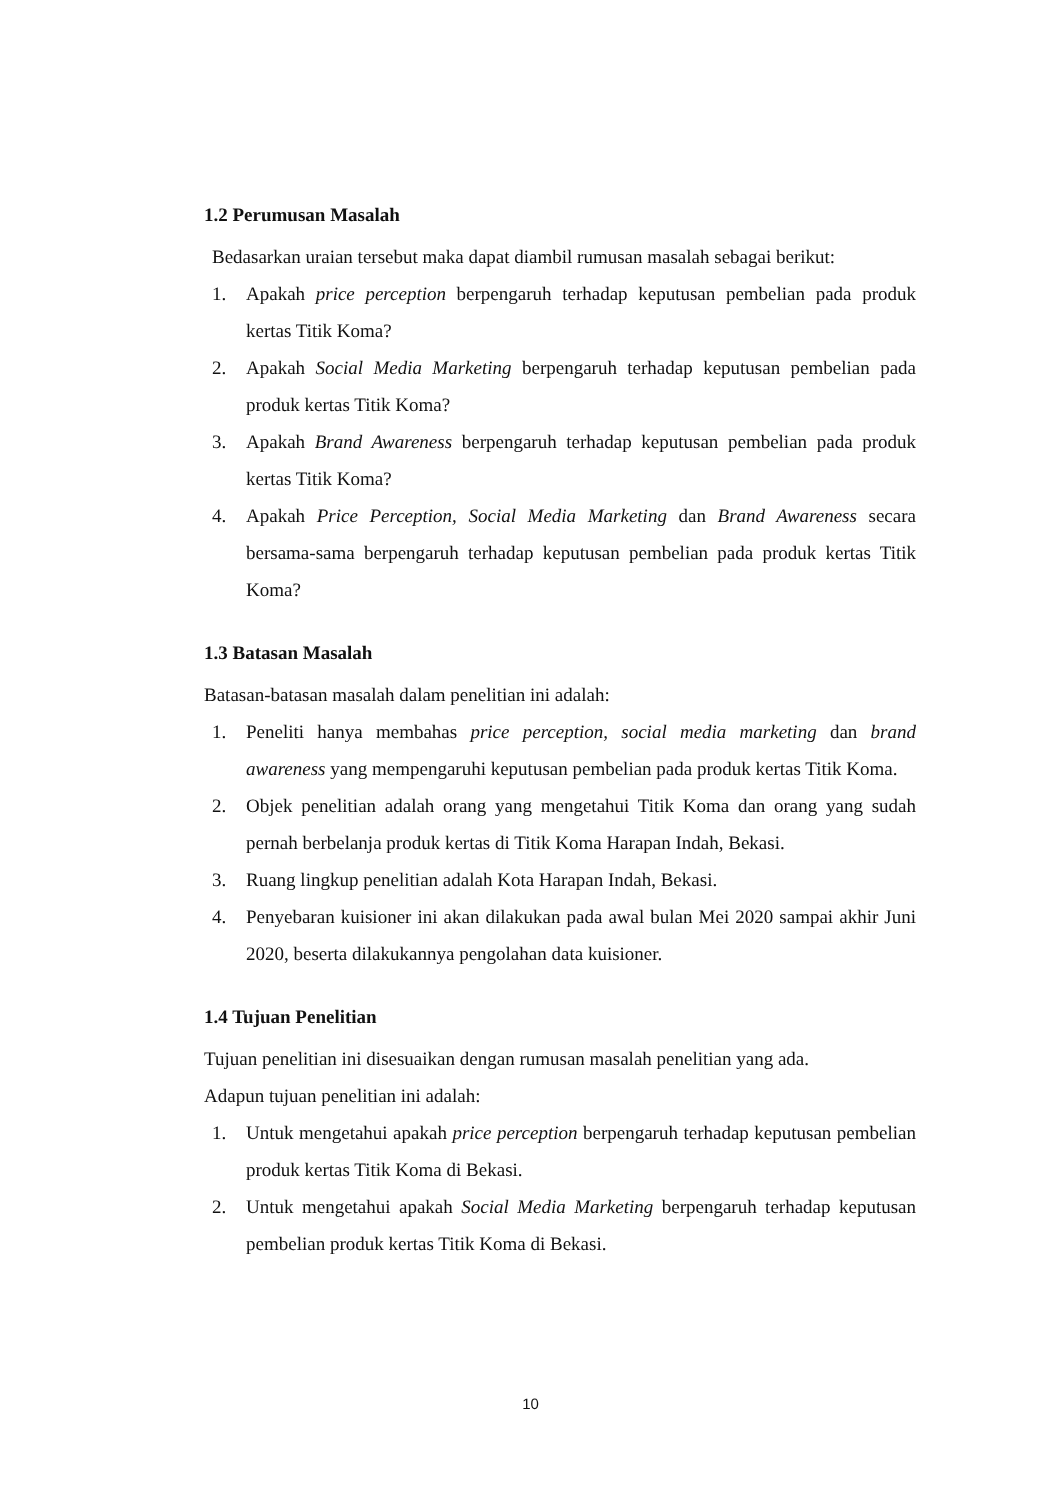1.2 Perumusan Masalah
Bedasarkan uraian tersebut maka dapat diambil rumusan masalah sebagai berikut:
1. Apakah price perception berpengaruh terhadap keputusan pembelian pada produk kertas Titik Koma?
2. Apakah Social Media Marketing berpengaruh terhadap keputusan pembelian pada produk kertas Titik Koma?
3. Apakah Brand Awareness berpengaruh terhadap keputusan pembelian pada produk kertas Titik Koma?
4. Apakah Price Perception, Social Media Marketing dan Brand Awareness secara bersama-sama berpengaruh terhadap keputusan pembelian pada produk kertas Titik Koma?
1.3 Batasan Masalah
Batasan-batasan masalah dalam penelitian ini adalah:
1. Peneliti hanya membahas price perception, social media marketing dan brand awareness yang mempengaruhi keputusan pembelian pada produk kertas Titik Koma.
2. Objek penelitian adalah orang yang mengetahui Titik Koma dan orang yang sudah pernah berbelanja produk kertas di Titik Koma Harapan Indah, Bekasi.
3. Ruang lingkup penelitian adalah Kota Harapan Indah, Bekasi.
4. Penyebaran kuisioner ini akan dilakukan pada awal bulan Mei 2020 sampai akhir Juni 2020, beserta dilakukannya pengolahan data kuisioner.
1.4 Tujuan Penelitian
Tujuan penelitian ini disesuaikan dengan rumusan masalah penelitian yang ada.
Adapun tujuan penelitian ini adalah:
1. Untuk mengetahui apakah price perception berpengaruh terhadap keputusan pembelian produk kertas Titik Koma di Bekasi.
2. Untuk mengetahui apakah Social Media Marketing berpengaruh terhadap keputusan pembelian produk kertas Titik Koma di Bekasi.
10